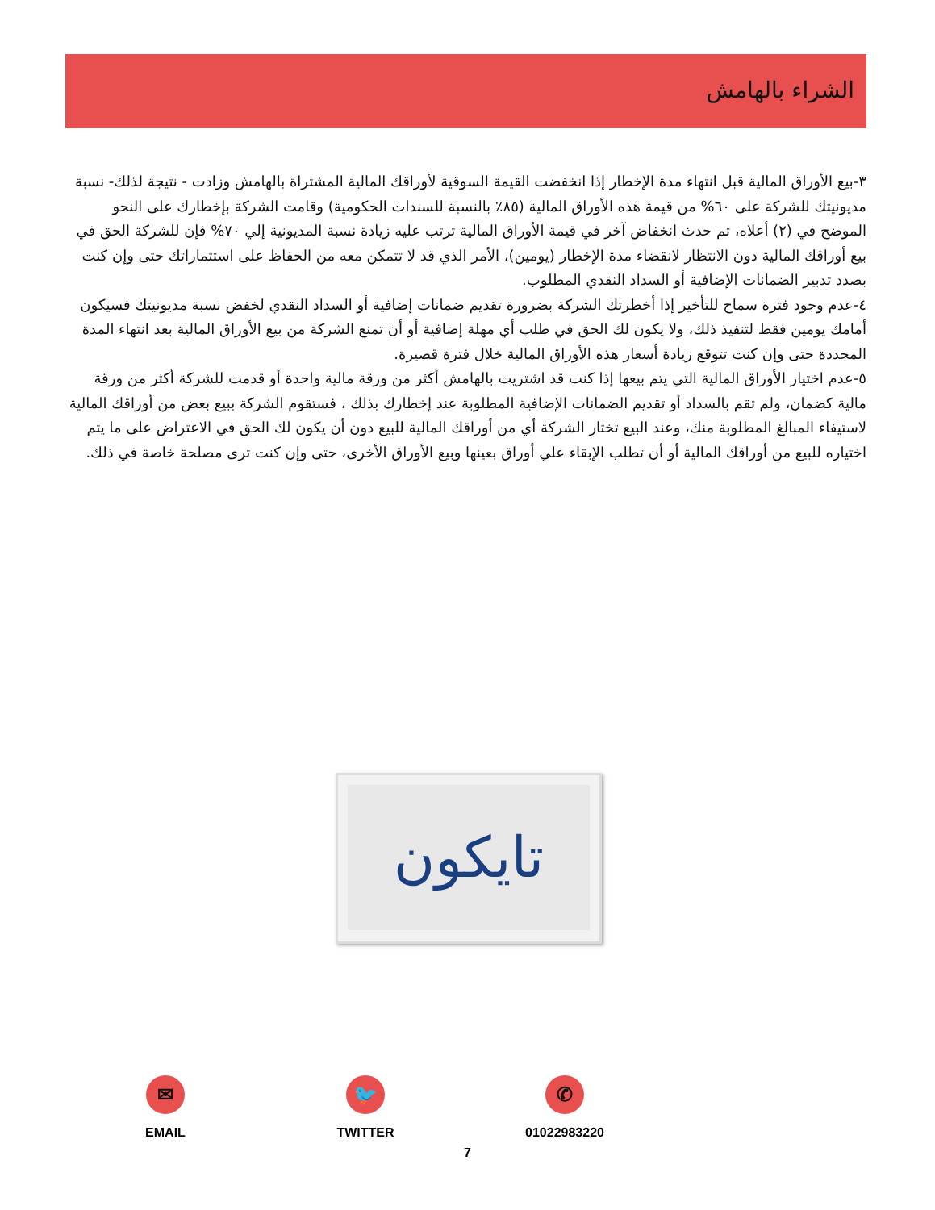الشراء بالهامش
٣-بيع الأوراق المالية قبل انتهاء مدة الإخطار إذا انخفضت القيمة السوقية لأوراقك المالية المشتراة بالهامش وزادت - نتيجة لذلك- نسبة مديونيتك للشركة على ٦٠% من قيمة هذه الأوراق المالية (٨٥٪ بالنسبة للسندات الحكومية) وقامت الشركة بإخطارك على النحو الموضح في (٢) أعلاه، ثم حدث انخفاض آخر في قيمة الأوراق المالية ترتب عليه زيادة نسبة المديونية إلي ٧٠% فإن للشركة الحق في بيع أوراقك المالية دون الانتظار لانقضاء مدة الإخطار (يومين)، الأمر الذي قد لا تتمكن معه من الحفاظ على استثماراتك حتى وإن كنت بصدد تدبير الضمانات الإضافية أو السداد النقدي المطلوب.
٤-عدم وجود فترة سماح للتأخير إذا أخطرتك الشركة بضرورة تقديم ضمانات إضافية أو السداد النقدي لخفض نسبة مديونيتك فسيكون أمامك يومين فقط لتنفيذ ذلك، ولا يكون لك الحق في طلب أي مهلة إضافية أو أن تمنع الشركة من بيع الأوراق المالية بعد انتهاء المدة المحددة حتى وإن كنت تتوقع زيادة أسعار هذه الأوراق المالية خلال فترة قصيرة.
٥-عدم اختيار الأوراق المالية التي يتم بيعها إذا كنت قد اشتريت بالهامش أكثر من ورقة مالية واحدة أو قدمت للشركة أكثر من ورقة مالية كضمان، ولم تقم بالسداد أو تقديم الضمانات الإضافية المطلوبة عند إخطارك بذلك ، فستقوم الشركة ببيع بعض من أوراقك المالية لاستيفاء المبالغ المطلوبة منك، وعند البيع تختار الشركة أي من أوراقك المالية للبيع دون أن يكون لك الحق في الاعتراض على ما يتم اختياره للبيع من أوراقك المالية أو أن تطلب الإبقاء علي أوراق بعينها وبيع الأوراق الأخرى، حتى وإن كنت ترى مصلحة خاصة في ذلك.
تايكون
✉
EMAIL
🐦
TWITTER
✆
01022983220
7